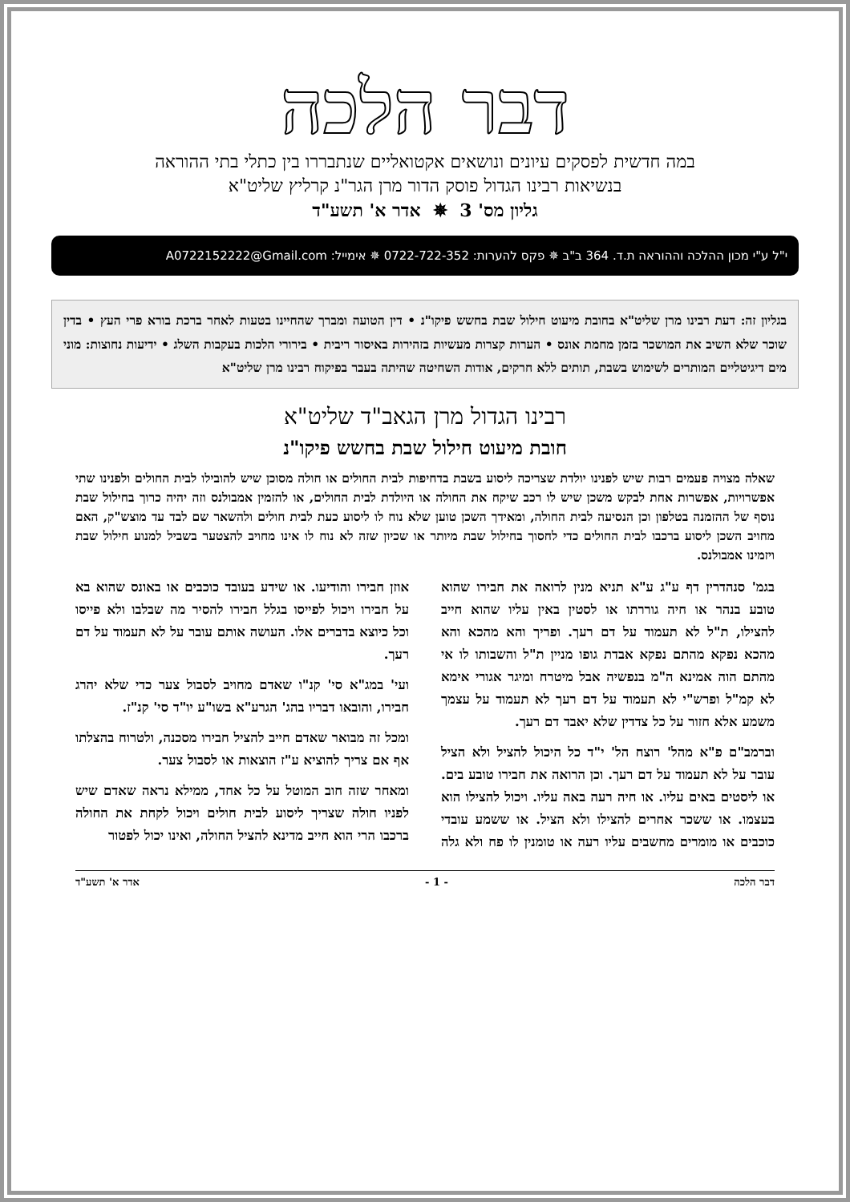דבר הלכה
במה חדשית לפסקים עיונים ונושאים אקטואליים שנתבררו בין כתלי בתי ההוראה
בנשיאות רבינו הגדול פוסק הדור מרן הגר"נ קרליץ שליט"א
גליון מס' 3 ✵ אדר א' תשע"ד
י"ל ע"י מכון ההלכה וההוראה ת.ד. 364 ב"ב ✵ פקס להערות: 0722-722-352 ✵ אימייל: A0722152222@Gmail.com
בגליון זה: דעת רבינו מרן שליט"א בחובת מיעוט חילול שבת בחשש פיקו"נ • דין הטועה ומברך שהחיינו בטעות לאחר ברכת בורא פרי העץ • בדין שוכר שלא השיב את המושכר בזמן מחמת אונס • הערות קצרות מעשיות בזהירות באיסור ריבית • בירורי הלכות בעקבות השלג • ידיעות נחוצות: מוני מים דיגיטליים המותרים לשימוש בשבת, תותים ללא חרקים, אודות השחיטה שהיתה בעבר בפיקוח רבינו מרן שליט"א
רבינו הגדול מרן הגאב"ד שליט"א
חובת מיעוט חילול שבת בחשש פיקו"נ
שאלה מצויה פעמים רבות שיש לפנינו יולדת שצריכה ליסוע בשבת בדחיפות לבית החולים או חולה מסוכן שיש להובילו לבית החולים ולפנינו שתי אפשרויות, אפשרות אחת לבקש משכן שיש לו רכב שיקח את החולה או היולדת לבית החולים, או להזמין אמבולנס וזה יהיה כרוך בחילול שבת נוסף של ההזמנה בטלפון וכן הנסיעה לבית החולה, ומאידך השכן טוען שלא נוח לו ליסוע כעת לבית חולים ולהשאר שם לבד עד מוצש"ק, האם מחויב השכן ליסוע ברכבו לבית החולים כדי לחסוך בחילול שבת מיותר או שכיון שזה לא נוח לו אינו מחויב להצטער בשביל למנוע חילול שבת ויזמינו אמבולנס.
בגמ' סנהדרין דף ע"ג ע"א תניא מנין לרואה את חבירו שהוא טובע בנהר או חיה גוררתו או לסטין באין עליו שהוא חייב להצילו, ת"ל לא תעמוד על דם רעך. ופריך והא מהכא והא מהכא נפקא מהתם נפקא אבדת גופו מניין ת"ל והשבותו לו אי מהתם הוה אמינא ה"מ בנפשיה אבל מיטרח ומיגר אגורי אימא לא קמ"ל ופרש"י לא תעמוד על דם רעך לא תעמוד על עצמך משמע אלא חזור על כל צדדין שלא יאבד דם רעך.
וברמב"ם פ"א מהל' רוצח הל' י"ד כל היכול להציל ולא הציל עובר על לא תעמוד על דם רעך. וכן הרואה את חבירו טובע בים. או ליסטים באים עליו. או חיה רעה באה עליו. ויכול להצילו הוא בעצמו. או ששכר אחרים להצילו ולא הציל. או ששמע עובדי כוכבים או מומרים מחשבים עליו רעה או טומנין לו פח ולא גלה אוזן חבירו והודיעו. או שידע בעובד כוכבים או באונס שהוא בא על חבירו ויכול לפייסו בגלל חבירו להסיר מה שבלבו ולא פייסו וכל כיוצא בדברים אלו. העושה אותם עובר על לא תעמוד על דם רעך.
ועי' במג"א סי' קנ"ו שאדם מחויב לסבול צער כדי שלא יהרג חבירו, והובאו דבריו בהג' הגרע"א בשו"ע יו"ד סי' קנ"ז.
ומכל זה מבואר שאדם חייב להציל חבירו מסכנה, ולטרוח בהצלתו אף אם צריך להוציא ע"ז הוצאות או לסבול צער.
ומאחר שזה חוב המוטל על כל אחד, ממילא נראה שאדם שיש לפניו חולה שצריך ליסוע לבית חולים ויכול לקחת את החולה ברכבו הרי הוא חייב מדינא להציל החולה, ואינו יכול לפטור
דבר הלכה - 1 - אדר א' תשע"ד